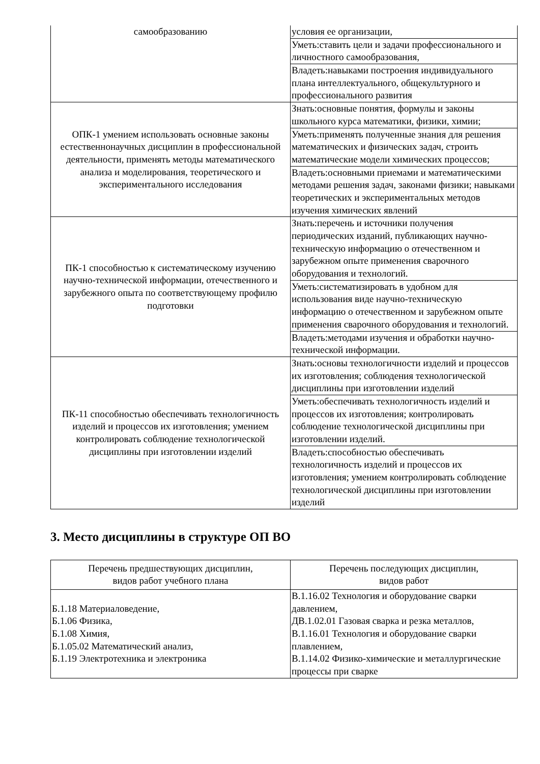| самообразованию | условия ее организации, |
| | Уметь:ставить цели и задачи профессионального и личностного самообразования, |
| | Владеть:навыками построения индивидуального плана интеллектуального, общекультурного и профессионального развития |
| ОПК-1 умением использовать основные законы естественнонаучных дисциплин в профессиональной деятельности, применять методы математического анализа и моделирования, теоретического и экспериментального исследования | Знать:основные понятия, формулы и законы школьного курса математики, физики, химии; |
| | Уметь:применять полученные знания для решения математических и физических задач, строить математические модели химических процессов; |
| | Владеть:основными приемами и математическими методами решения задач, законами физики; навыками теоретических и экспериментальных методов изучения химических явлений |
| ПК-1 способностью к систематическому изучению научно-технической информации, отечественного и зарубежного опыта по соответствующему профилю подготовки | Знать:перечень и источники получения периодических изданий, публикающих научно-техническую информацию о отечественном и зарубежном опыте применения сварочного оборудования и технологий. |
| | Уметь:систематизировать в удобном для использования виде научно-техническую информацию о отечественном и зарубежном опыте применения сварочного оборудования и технологий. |
| | Владеть:методами изучения и обработки научно-технической информации. |
| ПК-11 способностью обеспечивать технологичность изделий и процессов их изготовления; умением контролировать соблюдение технологической дисциплины при изготовлении изделий | Знать:основы технологичности изделий и процессов их изготовления; соблюдения технологической дисциплины при изготовлении изделий |
| | Уметь:обеспечивать технологичность изделий и процессов их изготовления; контролировать соблюдение технологической дисциплины при изготовлении изделий. |
| | Владеть:способностью обеспечивать технологичность изделий и процессов их изготовления; умением контролировать соблюдение технологической дисциплины при изготовлении изделий |
3. Место дисциплины в структуре ОП ВО
| Перечень предшествующих дисциплин, видов работ учебного плана | Перечень последующих дисциплин, видов работ |
| --- | --- |
| Б.1.18 Материаловедение, Б.1.06 Физика, Б.1.08 Химия, Б.1.05.02 Математический анализ, Б.1.19 Электротехника и электроника | В.1.16.02 Технология и оборудование сварки давлением, ДВ.1.02.01 Газовая сварка и резка металлов, В.1.16.01 Технология и оборудование сварки плавлением, В.1.14.02 Физико-химические и металлургические процессы при сварке |